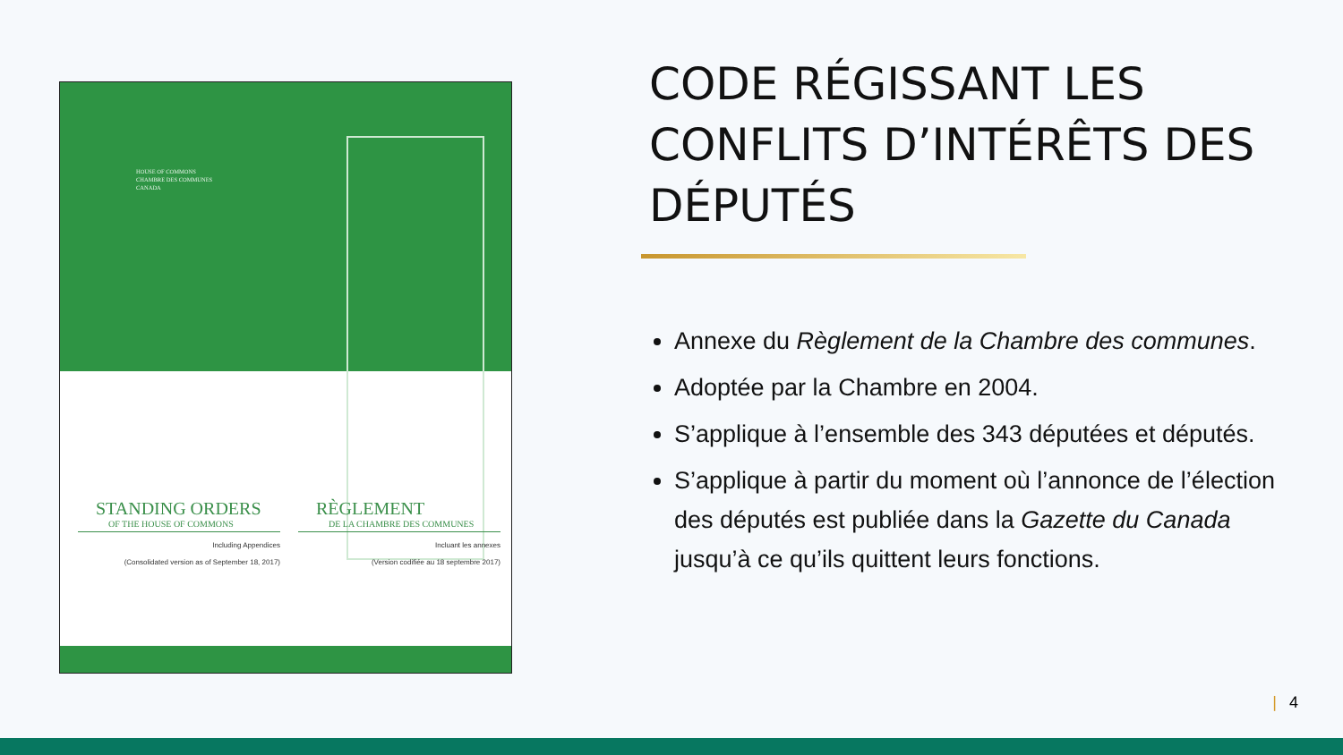HOUSE OF COMMONS
CHAMBRE DES COMMUNES
CANADA
STANDING ORDERS
OF THE HOUSE OF COMMONS
Including Appendices
(Consolidated version as of September 18, 2017)
RÈGLEMENT
DE LA CHAMBRE DES COMMUNES
Incluant les annexes
(Version codifiée au 18 septembre 2017)
CODE RÉGISSANT LES CONFLITS D’INTÉRÊTS DES DÉPUTÉS
Annexe du Règlement de la Chambre des communes.
Adoptée par la Chambre en 2004.
S’applique à l’ensemble des 343 députées et députés.
S’applique à partir du moment où l’annonce de l’élection des députés est publiée dans la Gazette du Canada jusqu’à ce qu’ils quittent leurs fonctions.
| 4